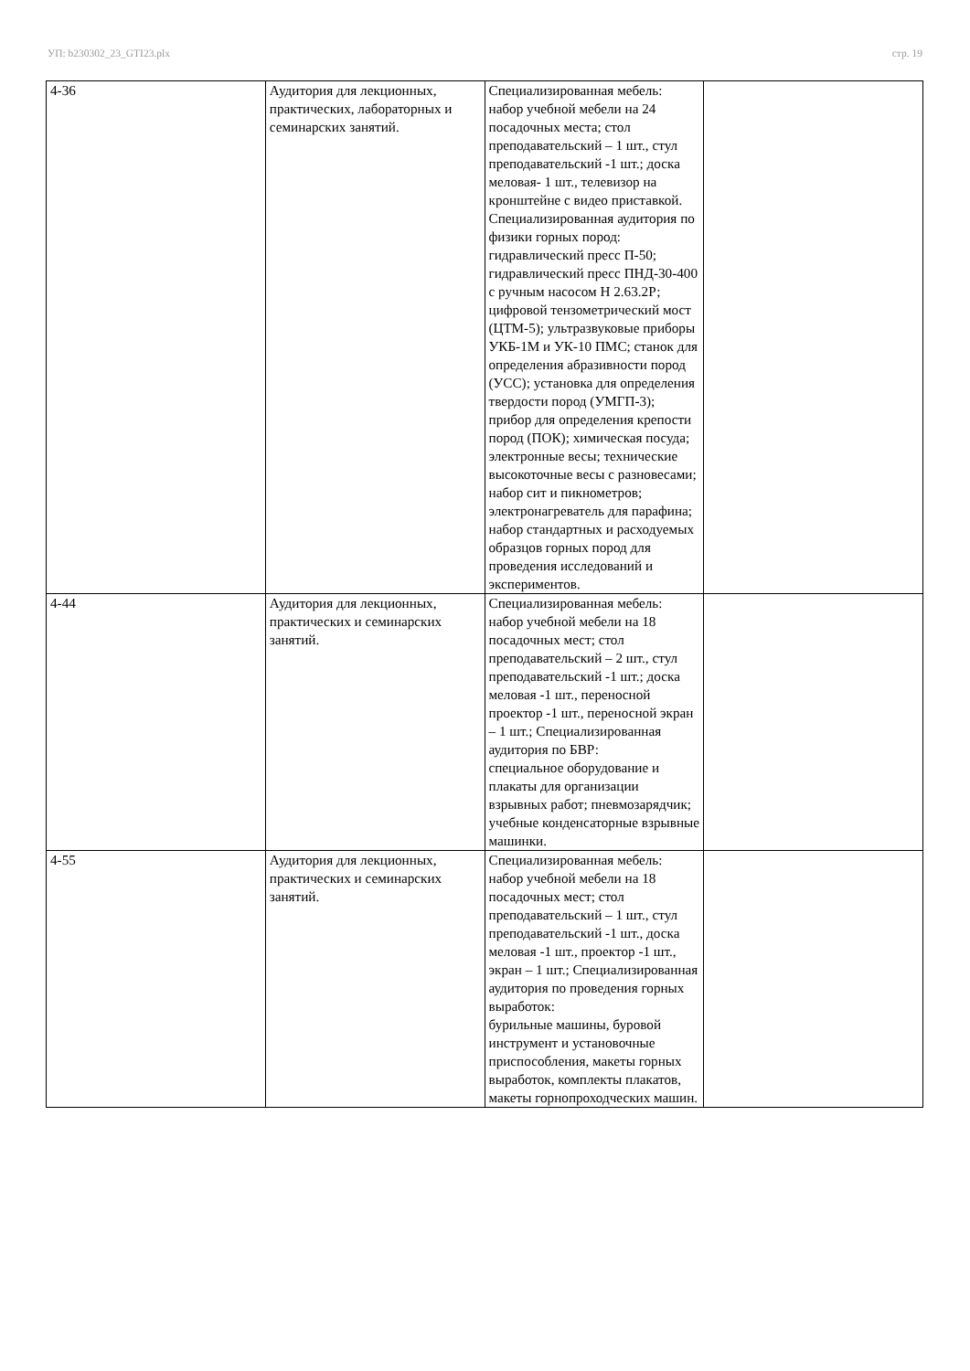УП: b230302_23_GTI23.plx стр. 19
| 4-36 | Аудитория для лекционных, практических, лабораторных и семинарских занятий. | Специализированная мебель: набор учебной мебели на 24 посадочных места; стол преподавательский – 1 шт., стул преподавательский -1 шт.; доска меловая- 1 шт., телевизор на кронштейне с видео приставкой. Специализированная аудитория по физики горных пород: гидравлический пресс П-50; гидравлический пресс ПНД-30-400 с ручным насосом Н 2.63.2Р; цифровой тензометрический мост (ЦТМ-5); ультразвуковые приборы УКБ-1М и УК-10 ПМС; станок для определения абразивности пород (УСС); установка для определения твердости пород (УМГП-3); прибор для определения крепости пород (ПОК); химическая посуда; электронные весы; технические высокоточные весы с разновесами; набор сит и пикнометров; электронагреватель для парафина; набор стандартных и расходуемых образцов горных пород для проведения исследований и экспериментов. | |
| 4-44 | Аудитория для лекционных, практических и семинарских занятий. | Специализированная мебель: набор учебной мебели на 18 посадочных мест; стол преподавательский – 2 шт., стул преподавательский -1 шт.; доска меловая -1 шт., переносной проектор -1 шт., переносной экран – 1 шт.; Специализированная аудитория по БВР: специальное оборудование и плакаты для организации взрывных работ; пневмозарядчик; учебные конденсаторные взрывные машинки. | |
| 4-55 | Аудитория для лекционных, практических и семинарских занятий. | Специализированная мебель: набор учебной мебели на 18 посадочных мест; стол преподавательский – 1 шт., стул преподавательский -1 шт., доска меловая -1 шт., проектор -1 шт., экран – 1 шт.; Специализированная аудитория по проведения горных выработок: бурильные машины, буровой инструмент и установочные приспособления, макеты горных выработок, комплекты плакатов, макеты горнопроходческих машин. | |